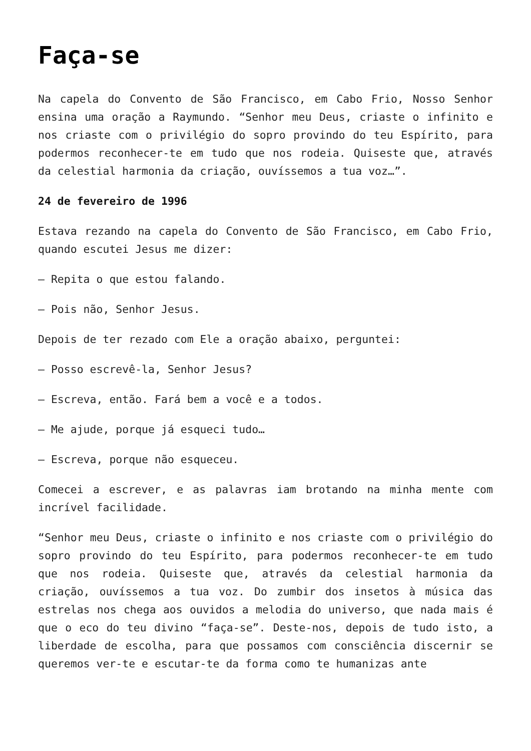Faça-se
Na capela do Convento de São Francisco, em Cabo Frio, Nosso Senhor ensina uma oração a Raymundo. “Senhor meu Deus, criaste o infinito e nos criaste com o privilégio do sopro provindo do teu Espírito, para podermos reconhecer-te em tudo que nos rodeia. Quiseste que, através da celestial harmonia da criação, ouvíssemos a tua voz…”.
24 de fevereiro de 1996
Estava rezando na capela do Convento de São Francisco, em Cabo Frio, quando escutei Jesus me dizer:
— Repita o que estou falando.
— Pois não, Senhor Jesus.
Depois de ter rezado com Ele a oração abaixo, perguntei:
— Posso escrevê-la, Senhor Jesus?
— Escreva, então. Fará bem a você e a todos.
— Me ajude, porque já esqueci tudo…
— Escreva, porque não esqueceu.
Comecei a escrever, e as palavras iam brotando na minha mente com incrível facilidade.
“Senhor meu Deus, criaste o infinito e nos criaste com o privilégio do sopro provindo do teu Espírito, para podermos reconhecer-te em tudo que nos rodeia. Quiseste que, através da celestial harmonia da criação, ouvíssemos a tua voz. Do zumbir dos insetos à música das estrelas nos chega aos ouvidos a melodia do universo, que nada mais é que o eco do teu divino “faça-se”. Deste-nos, depois de tudo isto, a liberdade de escolha, para que possamos com consciência discernir se queremos ver-te e escutar-te da forma como te humanizas ante